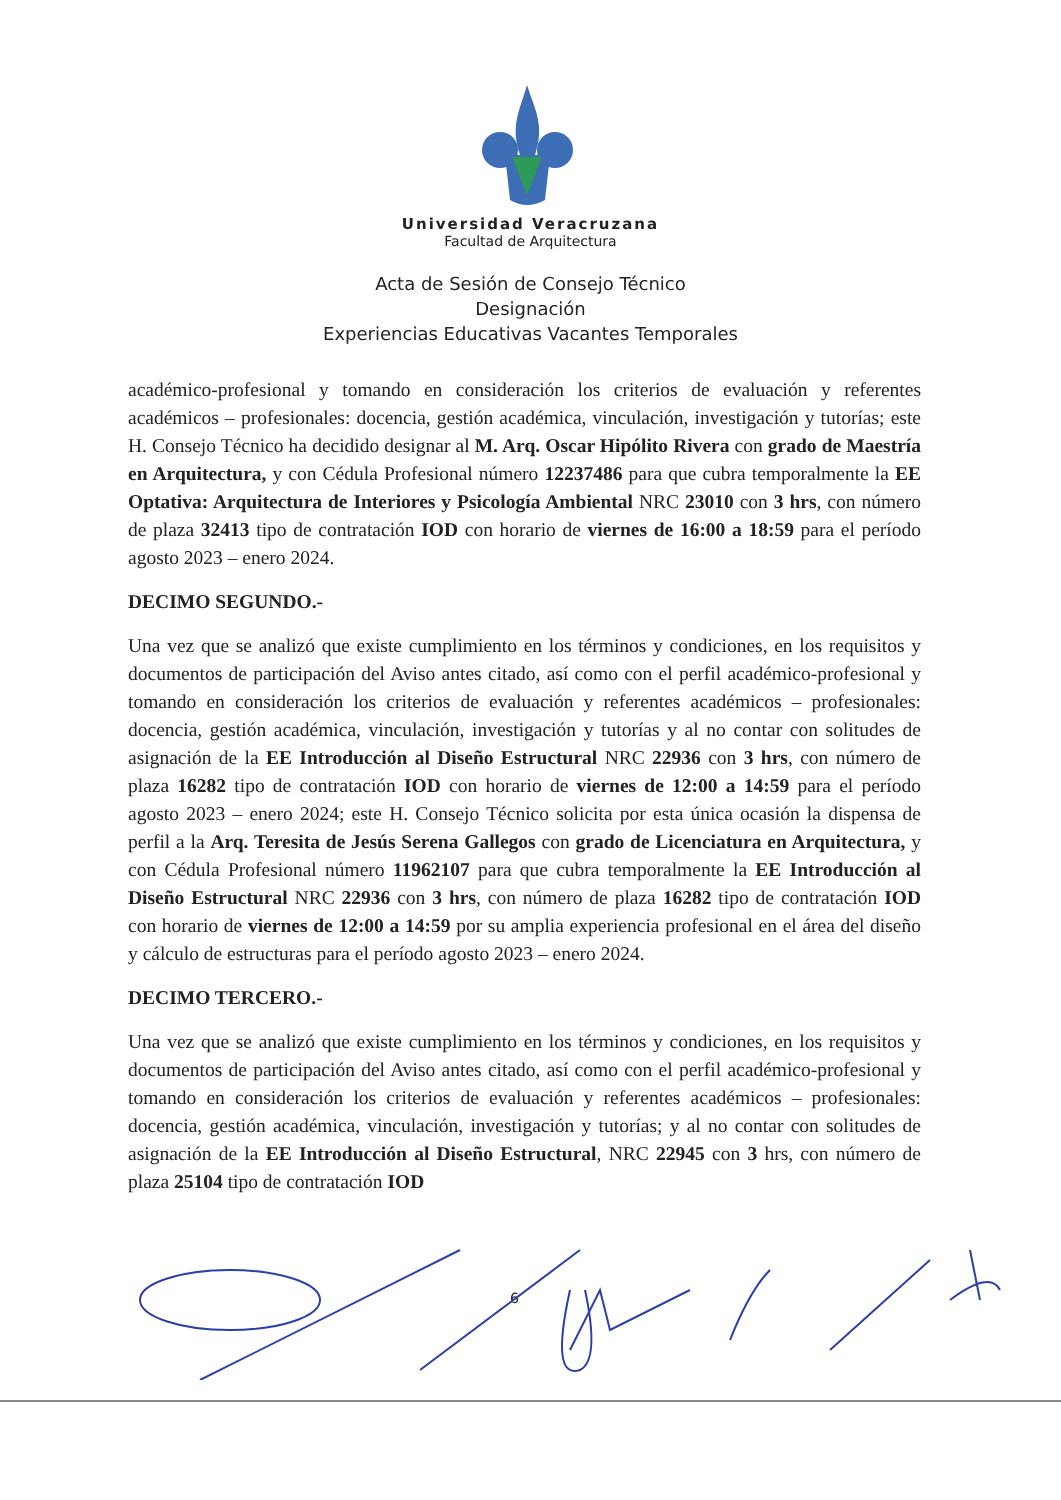Universidad Veracruzana
Facultad de Arquitectura
Acta de Sesión de Consejo Técnico
Designación
Experiencias Educativas Vacantes Temporales
académico-profesional y tomando en consideración los criterios de evaluación y referentes académicos – profesionales: docencia, gestión académica, vinculación, investigación y tutorías; este H. Consejo Técnico ha decidido designar al M. Arq. Oscar Hipólito Rivera con grado de Maestría en Arquitectura, y con Cédula Profesional número 12237486 para que cubra temporalmente la EE Optativa: Arquitectura de Interiores y Psicología Ambiental NRC 23010 con 3 hrs, con número de plaza 32413 tipo de contratación IOD con horario de viernes de 16:00 a 18:59 para el período agosto 2023 – enero 2024.
DECIMO SEGUNDO.-
Una vez que se analizó que existe cumplimiento en los términos y condiciones, en los requisitos y documentos de participación del Aviso antes citado, así como con el perfil académico-profesional y tomando en consideración los criterios de evaluación y referentes académicos – profesionales: docencia, gestión académica, vinculación, investigación y tutorías y al no contar con solitudes de asignación de la EE Introducción al Diseño Estructural NRC 22936 con 3 hrs, con número de plaza 16282 tipo de contratación IOD con horario de viernes de 12:00 a 14:59 para el período agosto 2023 – enero 2024; este H. Consejo Técnico solicita por esta única ocasión la dispensa de perfil a la Arq. Teresita de Jesús Serena Gallegos con grado de Licenciatura en Arquitectura, y con Cédula Profesional número 11962107 para que cubra temporalmente la EE Introducción al Diseño Estructural NRC 22936 con 3 hrs, con número de plaza 16282 tipo de contratación IOD con horario de viernes de 12:00 a 14:59 por su amplia experiencia profesional en el área del diseño y cálculo de estructuras para el período agosto 2023 – enero 2024.
DECIMO TERCERO.-
Una vez que se analizó que existe cumplimiento en los términos y condiciones, en los requisitos y documentos de participación del Aviso antes citado, así como con el perfil académico-profesional y tomando en consideración los criterios de evaluación y referentes académicos – profesionales: docencia, gestión académica, vinculación, investigación y tutorías; y al no contar con solitudes de asignación de la EE Introducción al Diseño Estructural, NRC 22945 con 3 hrs, con número de plaza 25104 tipo de contratación IOD
6